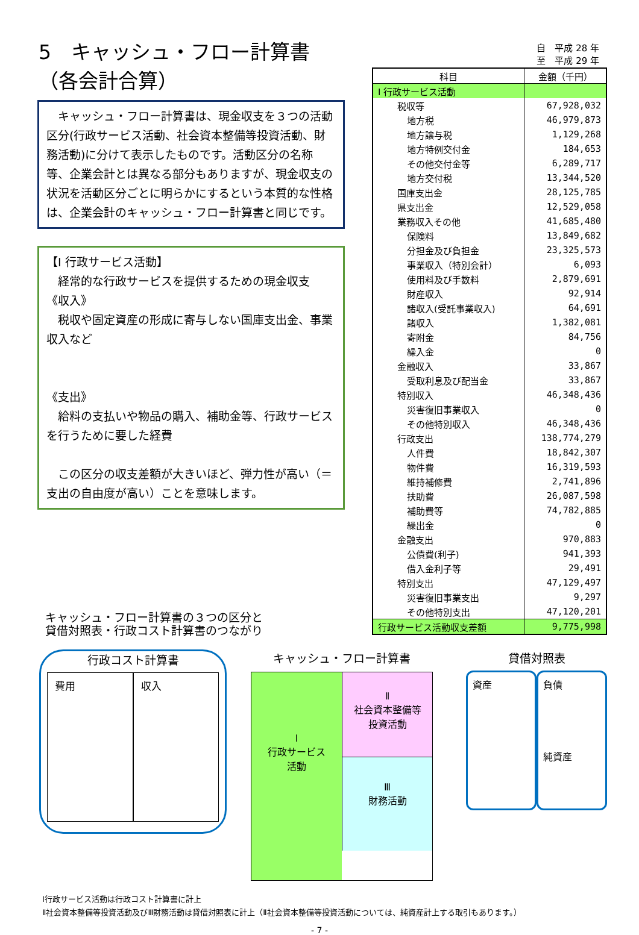5　キャッシュ・フロー計算書（各会計合算）
　キャッシュ・フロー計算書は、現金収支を３つの活動区分(行政サービス活動、社会資本整備等投資活動、財務活動)に分けて表示したものです。活動区分の名称等、企業会計とは異なる部分もありますが、現金収支の状況を活動区分ごとに明らかにするという本質的な性格は、企業会計のキャッシュ・フロー計算書と同じです。
【Ⅰ 行政サービス活動】
　経常的な行政サービスを提供するための現金収支
《収入》
　税収や固定資産の形成に寄与しない国庫支出金、事業収入など
《支出》
　給料の支払いや物品の購入、補助金等、行政サービスを行うために要した経費
　この区分の収支差額が大きいほど、弾力性が高い（＝支出の自由度が高い）ことを意味します。
自　平成 28 年
至　平成 29 年
| 科目 | 金額（千円） |
| --- | --- |
| Ⅰ 行政サービス活動 | |
| 税収等 | 67,928,032 |
| 地方税 | 46,979,873 |
| 地方譲与税 | 1,129,268 |
| 地方特例交付金 | 184,653 |
| その他交付金等 | 6,289,717 |
| 地方交付税 | 13,344,520 |
| 国庫支出金 | 28,125,785 |
| 県支出金 | 12,529,058 |
| 業務収入その他 | 41,685,480 |
| 保険料 | 13,849,682 |
| 分担金及び負担金 | 23,325,573 |
| 事業収入（特別会計） | 6,093 |
| 使用料及び手数料 | 2,879,691 |
| 財産収入 | 92,914 |
| 諸収入(受託事業収入) | 64,691 |
| 諸収入 | 1,382,081 |
| 寄附金 | 84,756 |
| 繰入金 | 0 |
| 金融収入 | 33,867 |
| 受取利息及び配当金 | 33,867 |
| 特別収入 | 46,348,436 |
| 災害復旧事業収入 | 0 |
| その他特別収入 | 46,348,436 |
| 行政支出 | 138,774,279 |
| 人件費 | 18,842,307 |
| 物件費 | 16,319,593 |
| 維持補修費 | 2,741,896 |
| 扶助費 | 26,087,598 |
| 補助費等 | 74,782,885 |
| 繰出金 | 0 |
| 金融支出 | 970,883 |
| 公債費(利子) | 941,393 |
| 借入金利子等 | 29,491 |
| 特別支出 | 47,129,497 |
| 災害復旧事業支出 | 9,297 |
| その他特別支出 | 47,120,201 |
| 行政サービス活動収支差額 | 9,775,998 |
キャッシュ・フロー計算書の３つの区分と
貸借対照表・行政コスト計算書のつながり
行政コスト計算書
費用 収入
キャッシュ・フロー計算書
Ⅰ
行政サービス
活動
Ⅱ
社会資本整備等
投資活動
Ⅲ
財務活動
貸借対照表
資産
負債
純資産
Ⅰ行政サービス活動は行政コスト計算書に計上
Ⅱ社会資本整備等投資活動及びⅢ財務活動は貸借対照表に計上（Ⅱ社会資本整備等投資活動については、純資産計上する取引もあります。）
- 7 -